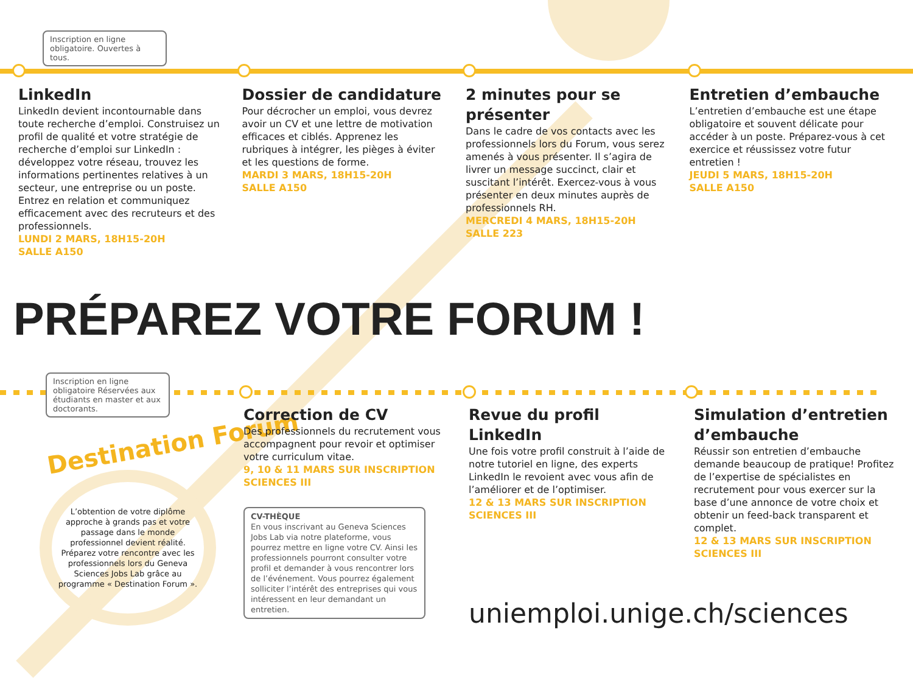Inscription en ligne obligatoire. Ouvertes à tous.
LinkedIn
LinkedIn devient incontournable dans toute recherche d’emploi. Construisez un profil de qualité et votre stratégie de recherche d’emploi sur LinkedIn : développez votre réseau, trouvez les informations pertinentes relatives à un secteur, une entreprise ou un poste. Entrez en relation et communiquez efficacement avec des recruteurs et des professionnels.
LUNDI 2 MARS, 18H15-20H
SALLE A150
Dossier de candidature
Pour décrocher un emploi, vous devrez avoir un CV et une lettre de motivation efficaces et ciblés. Apprenez les rubriques à intégrer, les pièges à éviter et les questions de forme.
MARDI 3 MARS, 18H15-20H
SALLE A150
2 minutes pour se présenter
Dans le cadre de vos contacts avec les professionnels lors du Forum, vous serez amenés à vous présenter. Il s’agira de livrer un message succinct, clair et suscitant l’intérêt. Exercez-vous à vous présenter en deux minutes auprès de professionnels RH.
MERCREDI 4 MARS, 18H15-20H
SALLE 223
Entretien d’embauche
L’entretien d’embauche est une étape obligatoire et souvent délicate pour accéder à un poste. Préparez-vous à cet exercice et réussissez votre futur entretien !
JEUDI 5 MARS, 18H15-20H
SALLE A150
PRÉPAREZ VOTRE FORUM !
Inscription en ligne obligatoire Réservées aux étudiants en master et aux doctorants.
Destination Forum
L’obtention de votre diplôme approche à grands pas et votre passage dans le monde professionnel devient réalité. Préparez votre rencontre avec les professionnels lors du Geneva Sciences Jobs Lab grâce au programme « Destination Forum ».
Correction de CV
Des professionnels du recrutement vous accompagnent pour revoir et optimiser votre curriculum vitae.
9, 10 & 11 MARS SUR INSCRIPTION
SCIENCES III
CV-THÈQUE
En vous inscrivant au Geneva Sciences Jobs Lab via notre plateforme, vous pourrez mettre en ligne votre CV. Ainsi les professionnels pourront consulter votre profil et demander à vous rencontrer lors de l’événement. Vous pourrez également solliciter l’intérêt des entreprises qui vous intéressent en leur demandant un entretien.
Revue du profil LinkedIn
Une fois votre profil construit à l’aide de notre tutoriel en ligne, des experts LinkedIn le revoient avec vous afin de l’améliorer et de l’optimiser.
12 & 13 MARS SUR INSCRIPTION
SCIENCES III
uniemploi.unige.ch/sciences
Simulation d’entretien d’embauche
Réussir son entretien d’embauche demande beaucoup de pratique! Profitez de l’expertise de spécialistes en recrutement pour vous exercer sur la base d’une annonce de votre choix et obtenir un feed-back transparent et complet.
12 & 13 MARS SUR INSCRIPTION
SCIENCES III